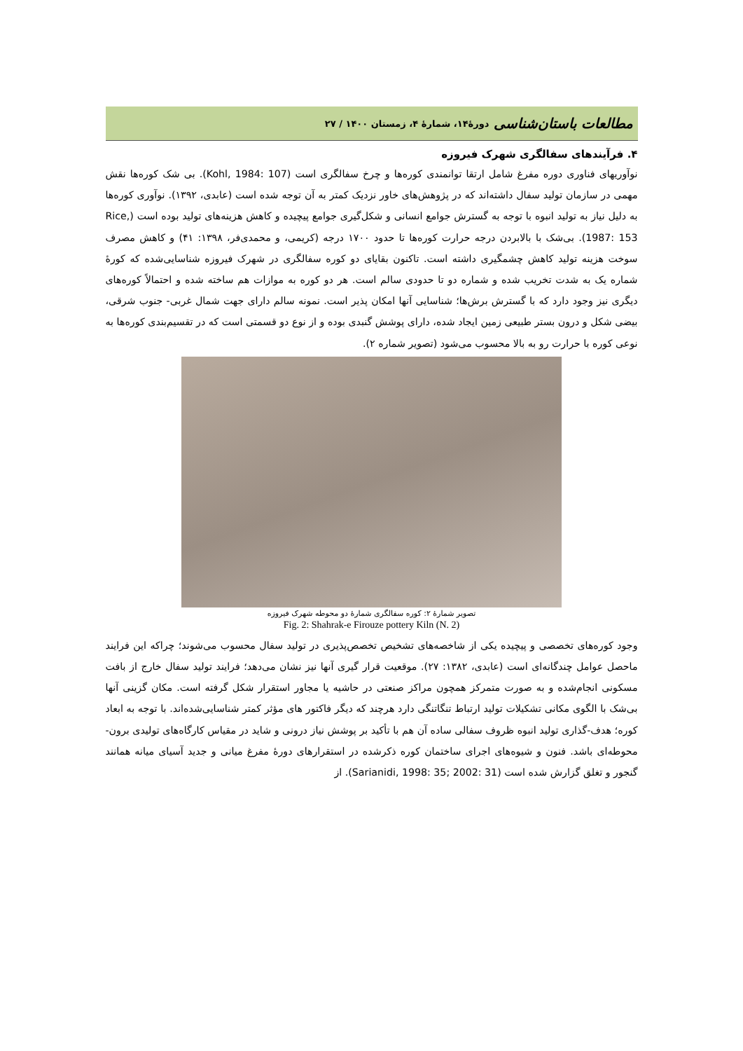مطالعات باستان‌شناسی دورۀ۱۴، شمارۀ ۴، زمستان ۱۴۰۰ / ۲۷
۴. فرآیندهای سفالگری شهرک فیروزه
نوآوریهای فناوری دوره مفرغ شامل ارتقا توانمندی کوره‌ها و چرخ سفالگری است (Kohl, 1984: 107). بی شک کوره‌ها نقش مهمی در سازمان تولید سفال داشته‌اند که در پژوهش‌های خاور نزدیک کمتر به آن توجه شده است (عابدی، ۱۳۹۲). نوآوری کوره‌ها به دلیل نیاز به تولید انبوه با توجه به گسترش جوامع انسانی و شکل‌گیری جوامع پیچیده و کاهش هزینه‌های تولید بوده است (Rice, 1987: 153). بی‌شک با بالابردن درجه حرارت کوره‌ها تا حدود ۱۷۰۰ درجه (کریمی، و محمدی‌فر، ۱۳۹۸: ۴۱) و کاهش مصرف سوخت هزینه تولید کاهش چشمگیری داشته است. تاکنون بقایای دو کوره سفالگری در شهرک فیروزه شناسایی‌شده که کورۀ شماره یک به شدت تخریب شده و شماره دو تا حدودی سالم است. هر دو کوره به موازات هم ساخته شده و احتمالاً کوره‌های دیگری نیز وجود دارد که با گسترش برش‌ها؛ شناسایی آنها امکان پذیر است. نمونه سالم دارای جهت شمال غربی- جنوب شرقی، بیضی شکل و درون بستر طبیعی زمین ایجاد شده، دارای پوشش گنبدی بوده و از نوع دو قسمتی است که در تقسیم‌بندی کوره‌ها به نوعی کوره با حرارت رو به بالا محسوب می‌شود (تصویر شماره ۲).
تصویر شمارۀ ۲: کوره سفالگری شمارۀ دو محوطه شهرک فیروزه
Fig. 2: Shahrak-e Firouze pottery Kiln (N. 2)
وجود کوره‌های تخصصی و پیچیده یکی از شاخصه‌های تشخیص تخصص‌پذیری در تولید سفال محسوب می‌شوند؛ چراکه این فرایند ماحصل عوامل چندگانه‌ای است (عابدی، ۱۳۸۲: ۲۷). موقعیت قرار گیری آنها نیز نشان می‌دهد؛ فرایند تولید سفال خارج از بافت مسکونی انجام‌شده و به صورت متمرکز همچون مراکز صنعتی در حاشیه یا مجاور استقرار شکل گرفته است. مکان گزینی آنها بی‌شک با الگوی مکانی تشکیلات تولید ارتباط تنگاتنگی دارد هرچند که دیگر فاکتور های مؤثر کمتر شناسایی‌شده‌اند. با توجه به ابعاد کوره؛ هدف-گذاری تولید انبوه ظروف سفالی ساده آن هم با تأکید بر پوشش نیاز درونی و شاید در مقیاس کارگاه‌های تولیدی برون- محوطه‌ای باشد. فنون و شیوه‌های اجرای ساختمان کوره ذکرشده در استقرارهای دورۀ مفرغ میانی و جدید آسیای میانه همانند گنجور و تغلق گزارش شده است (Sarianidi, 1998: 35; 2002: 31). از